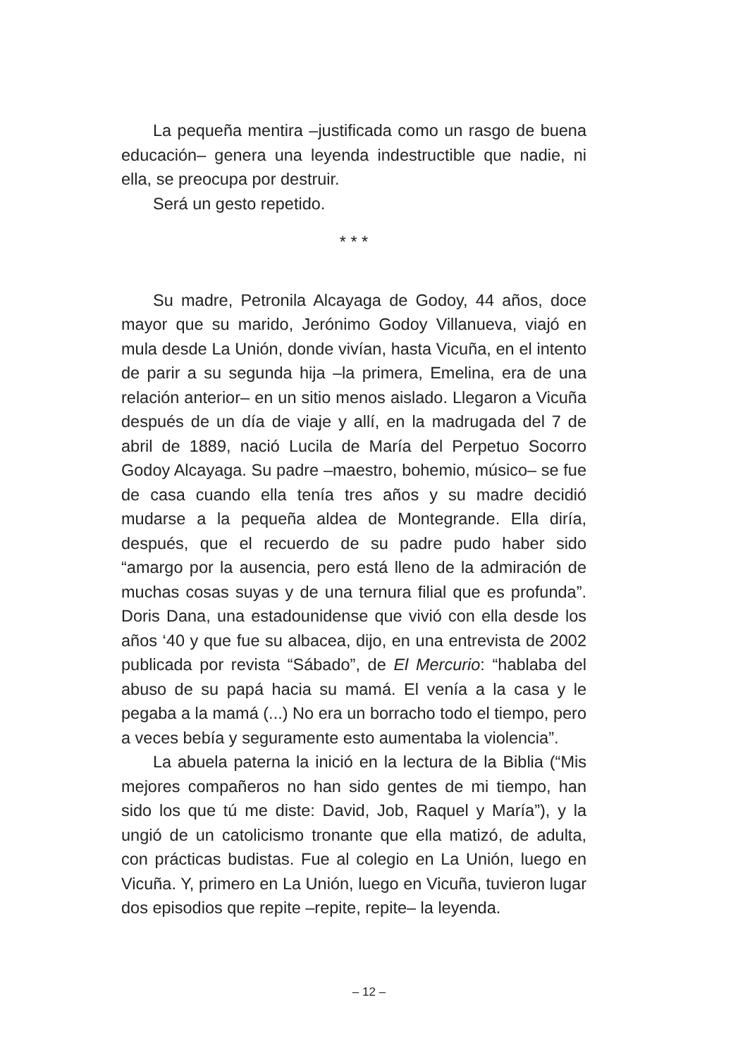La pequeña mentira –justificada como un rasgo de buena educación– genera una leyenda indestructible que nadie, ni ella, se preocupa por destruir.
Será un gesto repetido.
* * *
Su madre, Petronila Alcayaga de Godoy, 44 años, doce mayor que su marido, Jerónimo Godoy Villanueva, viajó en mula desde La Unión, donde vivían, hasta Vicuña, en el intento de parir a su segunda hija –la primera, Emelina, era de una relación anterior– en un sitio menos aislado. Llegaron a Vicuña después de un día de viaje y allí, en la madrugada del 7 de abril de 1889, nació Lucila de María del Perpetuo Socorro Godoy Alcayaga. Su padre –maestro, bohemio, músico– se fue de casa cuando ella tenía tres años y su madre decidió mudarse a la pequeña aldea de Montegrande. Ella diría, después, que el recuerdo de su padre pudo haber sido “amargo por la ausencia, pero está lleno de la admiración de muchas cosas suyas y de una ternura filial que es profunda”. Doris Dana, una estadounidense que vivió con ella desde los años ‘40 y que fue su albacea, dijo, en una entrevista de 2002 publicada por revista “Sábado”, de El Mercurio: “hablaba del abuso de su papá hacia su mamá. El venía a la casa y le pegaba a la mamá (...) No era un borracho todo el tiempo, pero a veces bebía y seguramente esto aumentaba la violencia”.
La abuela paterna la inició en la lectura de la Biblia (“Mis mejores compañeros no han sido gentes de mi tiempo, han sido los que tú me diste: David, Job, Raquel y María”), y la ungió de un catolicismo tronante que ella matizó, de adulta, con prácticas budistas. Fue al colegio en La Unión, luego en Vicuña. Y, primero en La Unión, luego en Vicuña, tuvieron lugar dos episodios que repite –repite, repite– la leyenda.
– 12 –